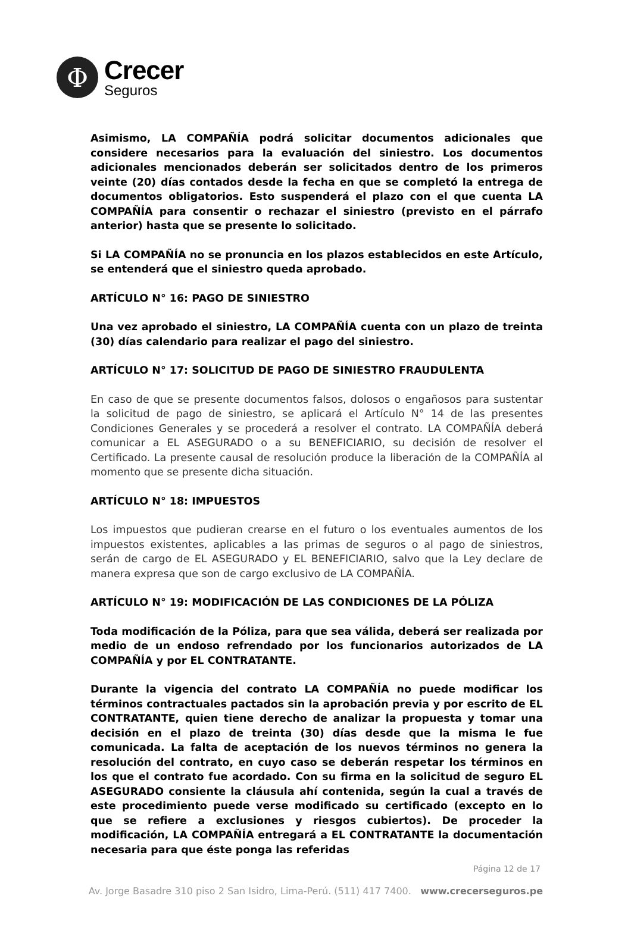Φ
Crecer
Seguros
Asimismo, LA COMPAÑÍA podrá solicitar documentos adicionales que considere necesarios para la evaluación del siniestro. Los documentos adicionales mencionados deberán ser solicitados dentro de los primeros veinte (20) días contados desde la fecha en que se completó la entrega de documentos obligatorios. Esto suspenderá el plazo con el que cuenta LA COMPAÑÍA para consentir o rechazar el siniestro (previsto en el párrafo anterior) hasta que se presente lo solicitado.
Si LA COMPAÑÍA no se pronuncia en los plazos establecidos en este Artículo, se entenderá que el siniestro queda aprobado.
ARTÍCULO N° 16: PAGO DE SINIESTRO
Una vez aprobado el siniestro, LA COMPAÑÍA cuenta con un plazo de treinta (30) días calendario para realizar el pago del siniestro.
ARTÍCULO N° 17: SOLICITUD DE PAGO DE SINIESTRO FRAUDULENTA
En caso de que se presente documentos falsos, dolosos o engañosos para sustentar la solicitud de pago de siniestro, se aplicará el Artículo N° 14 de las presentes Condiciones Generales y se procederá a resolver el contrato. LA COMPAÑÍA deberá comunicar a EL ASEGURADO o a su BENEFICIARIO, su decisión de resolver el Certificado. La presente causal de resolución produce la liberación de la COMPAÑÍA al momento que se presente dicha situación.
ARTÍCULO N° 18: IMPUESTOS
Los impuestos que pudieran crearse en el futuro o los eventuales aumentos de los impuestos existentes, aplicables a las primas de seguros o al pago de siniestros, serán de cargo de EL ASEGURADO y EL BENEFICIARIO, salvo que la Ley declare de manera expresa que son de cargo exclusivo de LA COMPAÑÍA.
ARTÍCULO N° 19: MODIFICACIÓN DE LAS CONDICIONES DE LA PÓLIZA
Toda modificación de la Póliza, para que sea válida, deberá ser realizada por medio de un endoso refrendado por los funcionarios autorizados de LA COMPAÑÍA y por EL CONTRATANTE.
Durante la vigencia del contrato LA COMPAÑÍA no puede modificar los términos contractuales pactados sin la aprobación previa y por escrito de EL CONTRATANTE, quien tiene derecho de analizar la propuesta y tomar una decisión en el plazo de treinta (30) días desde que la misma le fue comunicada. La falta de aceptación de los nuevos términos no genera la resolución del contrato, en cuyo caso se deberán respetar los términos en los que el contrato fue acordado. Con su firma en la solicitud de seguro EL ASEGURADO consiente la cláusula ahí contenida, según la cual a través de este procedimiento puede verse modificado su certificado (excepto en lo que se refiere a exclusiones y riesgos cubiertos). De proceder la modificación, LA COMPAÑÍA entregará a EL CONTRATANTE la documentación necesaria para que éste ponga las referidas
Página 12 de 17
Av. Jorge Basadre 310 piso 2 San Isidro, Lima-Perú. (511) 417 7400. www.crecerseguros.pe